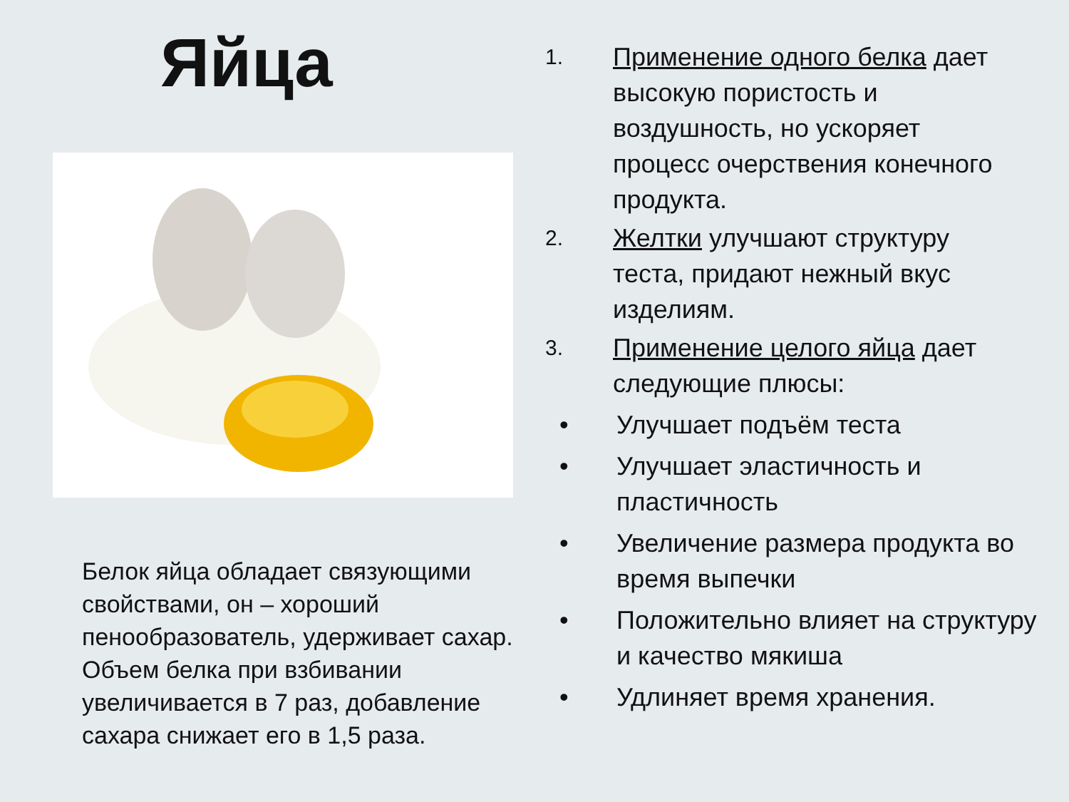Яйца
Белок яйца обладает связующими свойствами, он – хороший пенообразователь, удерживает сахар. Объем белка при взбивании увеличивается в 7 раз, добавление сахара снижает его в 1,5 раза.
1. Применение одного белка дает высокую пористость и воздушность, но ускоряет процесс очерствения конечного продукта.
2. Желтки улучшают структуру теста, придают нежный вкус изделиям.
3. Применение целого яйца дает следующие плюсы:
• Улучшает подъём теста
• Улучшает эластичность и пластичность
• Увеличение размера продукта во время выпечки
• Положительно влияет на структуру и качество мякиша
• Удлиняет время хранения.